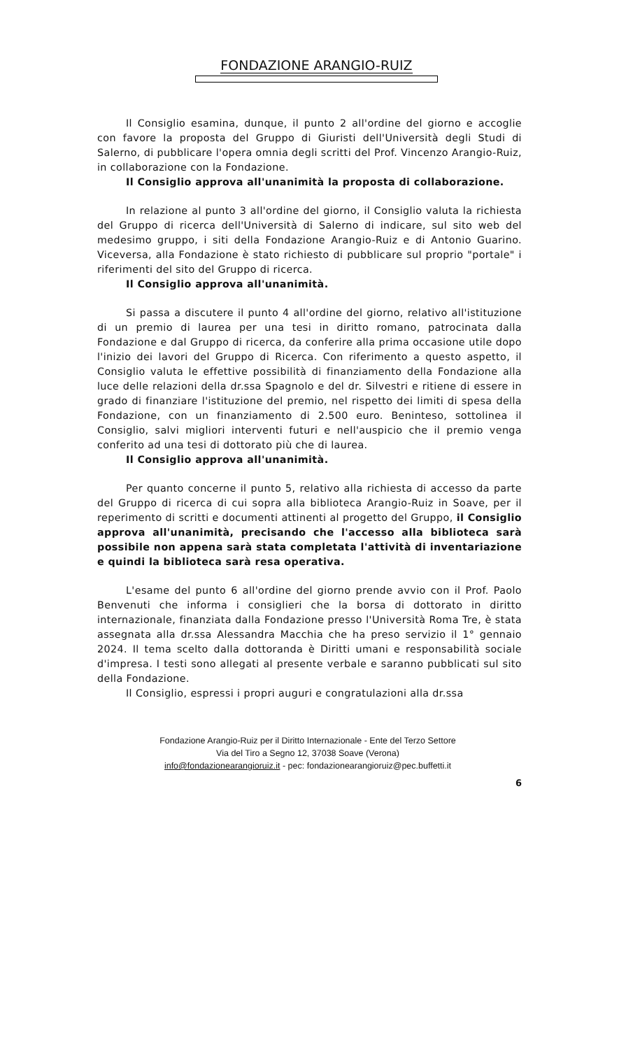FONDAZIONE ARANGIO-RUIZ
Il Consiglio esamina, dunque, il punto 2 all'ordine del giorno e accoglie con favore la proposta del Gruppo di Giuristi dell'Università degli Studi di Salerno, di pubblicare l'opera omnia degli scritti del Prof. Vincenzo Arangio-Ruiz, in collaborazione con la Fondazione.
Il Consiglio approva all'unanimità la proposta di collaborazione.
In relazione al punto 3 all'ordine del giorno, il Consiglio valuta la richiesta del Gruppo di ricerca dell'Università di Salerno di indicare, sul sito web del medesimo gruppo, i siti della Fondazione Arangio-Ruiz e di Antonio Guarino. Viceversa, alla Fondazione è stato richiesto di pubblicare sul proprio "portale" i riferimenti del sito del Gruppo di ricerca.
Il Consiglio approva all'unanimità.
Si passa a discutere il punto 4 all'ordine del giorno, relativo all'istituzione di un premio di laurea per una tesi in diritto romano, patrocinata dalla Fondazione e dal Gruppo di ricerca, da conferire alla prima occasione utile dopo l'inizio dei lavori del Gruppo di Ricerca. Con riferimento a questo aspetto, il Consiglio valuta le effettive possibilità di finanziamento della Fondazione alla luce delle relazioni della dr.ssa Spagnolo e del dr. Silvestri e ritiene di essere in grado di finanziare l'istituzione del premio, nel rispetto dei limiti di spesa della Fondazione, con un finanziamento di 2.500 euro. Beninteso, sottolinea il Consiglio, salvi migliori interventi futuri e nell'auspicio che il premio venga conferito ad una tesi di dottorato più che di laurea.
Il Consiglio approva all'unanimità.
Per quanto concerne il punto 5, relativo alla richiesta di accesso da parte del Gruppo di ricerca di cui sopra alla biblioteca Arangio-Ruiz in Soave, per il reperimento di scritti e documenti attinenti al progetto del Gruppo, il Consiglio approva all'unanimità, precisando che l'accesso alla biblioteca sarà possibile non appena sarà stata completata l'attività di inventariazione e quindi la biblioteca sarà resa operativa.
L'esame del punto 6 all'ordine del giorno prende avvio con il Prof. Paolo Benvenuti che informa i consiglieri che la borsa di dottorato in diritto internazionale, finanziata dalla Fondazione presso l'Università Roma Tre, è stata assegnata alla dr.ssa Alessandra Macchia che ha preso servizio il 1° gennaio 2024. Il tema scelto dalla dottoranda è Diritti umani e responsabilità sociale d'impresa. I testi sono allegati al presente verbale e saranno pubblicati sul sito della Fondazione.
Il Consiglio, espressi i propri auguri e congratulazioni alla dr.ssa
Fondazione Arangio-Ruiz per il Diritto Internazionale - Ente del Terzo Settore
Via del Tiro a Segno 12, 37038 Soave (Verona)
info@fondazionearangioruiz.it - pec: fondazionearangioruiz@pec.buffetti.it
6